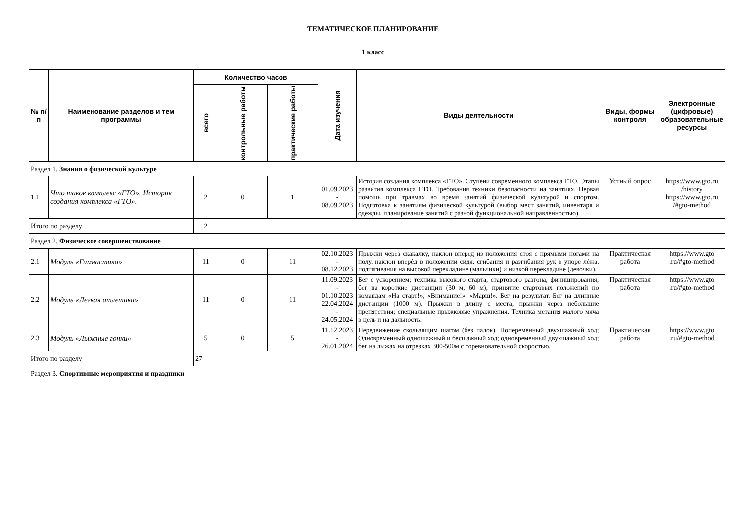ТЕМАТИЧЕСКОЕ ПЛАНИРОВАНИЕ
1 класс
| № п/п | Наименование разделов и тем программы | Количество часов | | | Дата изучения | Виды деятельности | Виды, формы контроля | Электронные (цифровые) образовательные ресурсы |
| --- | --- | --- | --- | --- | --- | --- | --- | --- |
| | | всего | контрольные работы | практические работы | | | | |
| Раздел 1. Знания о физической культуре | | | | | | | | |
| 1.1 | Что такое комплекс «ГТО». История создания комплекса «ГТО». | 2 | 0 | 1 | 01.09.2023 - 08.09.2023 | История создания комплекса «ГТО». Ступени современного комплекса ГТО. Этапы развития комплекса ГТО. Требования техники безопасности на занятиях. Первая помощь при травмах во время занятий физической культурой и спортом. Подготовка к занятиям физической культурой (выбор мест занятий, инвентаря и одежды, планирование занятий с разной функциональной направленностью). | Устный опрос | https://www.gto.ru /history https://www.gto.ru /#gto-method |
| Итого по разделу | | 2 | | | | | | |
| Раздел 2. Физическое совершенствование | | | | | | | | |
| 2.1 | Модуль «Гимнастика» | 11 | 0 | 11 | 02.10.2023 - 08.12.2023 | Прыжки через скакалку, наклон вперед из положения стоя с прямыми ногами на полу, наклон вперѐд в положении сидя, сгибания и разгибания рук в упоре лѐжа, подтягивания на высокой перекладине (мальчики) и низкой перекладине (девочки), | Практическая работа | https://www.gto .ru/#gto-method |
| 2.2 | Модуль «Легкая атлетика» | 11 | 0 | 11 | 11.09.2023 - 01.10.2023 22.04.2024 - 24.05.2024 | Бег с ускорением; техника высокого старта, стартового разгона, финиширования; бег на короткие дистанции (30 м, 60 м); принятие стартовых положений по командам «На старт!», «Внимание!», «Марш!». Бег на результат. Бег на длинные дистанции (1000 м). Прыжки в длину с места; прыжки через небольшие препятствия; специальные прыжковые упражнения. Техника метания малого мяча в цель и на дальность. | Практическая работа | https://www.gto .ru/#gto-method |
| 2.3 | Модуль «Лыжные гонки» | 5 | 0 | 5 | 11.12.2023 - 26.01.2024 | Передвижение скользящим шагом (без палок). Попеременный двухшажный ход; Одновременный одношажный и бесшажный ход; одновременный двухшажный ход; бег на лыжах на отрезках 300-500м с соревновательной скоростью. | Практическая работа | https://www.gto .ru/#gto-method |
| Итого по разделу | | 27 | | | | | | |
| Раздел 3. Спортивные мероприятия и праздники | | | | | | | | |